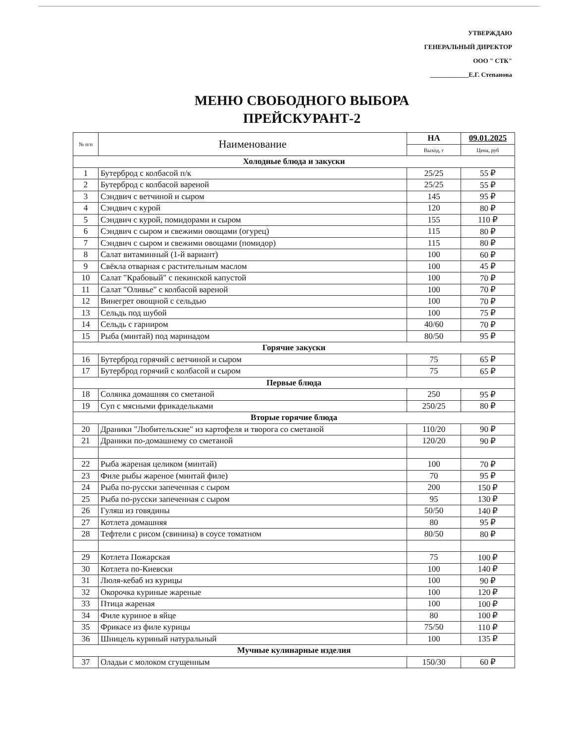УТВЕРЖДАЮ
ГЕНЕРАЛЬНЫЙ ДИРЕКТОР
ООО " СТК"
____________Е.Г. Степанова
МЕНЮ СВОБОДНОГО ВЫБОРА
ПРЕЙСКУРАНТ-2
| № п/п | Наименование | НА | 09.01.2025 |
| --- | --- | --- | --- |
| | | Выход, г | Цена, руб |
| Холодные блюда и закуски | | | |
| 1 | Бутерброд с колбасой п/к | 25/25 | 55 ₽ |
| 2 | Бутерброд с колбасой вареной | 25/25 | 55 ₽ |
| 3 | Сэндвич с ветчиной и сыром | 145 | 95 ₽ |
| 4 | Сэндвич с курой | 120 | 80 ₽ |
| 5 | Сэндвич с курой, помидорами и сыром | 155 | 110 ₽ |
| 6 | Сэндвич с сыром и свежими овощами (огурец) | 115 | 80 ₽ |
| 7 | Сэндвич с сыром и свежими овощами (помидор) | 115 | 80 ₽ |
| 8 | Салат витаминный (1-й вариант) | 100 | 60 ₽ |
| 9 | Свёкла отварная с растительным маслом | 100 | 45 ₽ |
| 10 | Салат "Крабовый" с пекинской капустой | 100 | 70 ₽ |
| 11 | Салат "Оливье" с колбасой вареной | 100 | 70 ₽ |
| 12 | Винегрет овощной с сельдью | 100 | 70 ₽ |
| 13 | Сельдь под шубой | 100 | 75 ₽ |
| 14 | Сельдь с гарниром | 40/60 | 70 ₽ |
| 15 | Рыба (минтай) под маринадом | 80/50 | 95 ₽ |
| Горячие закуски | | | |
| 16 | Бутерброд горячий с ветчиной и сыром | 75 | 65 ₽ |
| 17 | Бутерброд горячий с колбасой и сыром | 75 | 65 ₽ |
| Первые блюда | | | |
| 18 | Солянка домашняя со сметаной | 250 | 95 ₽ |
| 19 | Суп с мясными фрикадельками | 250/25 | 80 ₽ |
| Вторые горячие блюда | | | |
| 20 | Драники "Любительские" из картофеля и творога со сметаной | 110/20 | 90 ₽ |
| 21 | Драники по-домашнему со сметаной | 120/20 | 90 ₽ |
| 22 | Рыба жареная целиком (минтай) | 100 | 70 ₽ |
| 23 | Филе рыбы жареное (минтай филе) | 70 | 95 ₽ |
| 24 | Рыба по-русски запеченная с сыром | 200 | 150 ₽ |
| 25 | Рыба по-русски запеченная с сыром | 95 | 130 ₽ |
| 26 | Гуляш из говядины | 50/50 | 140 ₽ |
| 27 | Котлета домашняя | 80 | 95 ₽ |
| 28 | Тефтели с рисом (свинина) в соусе томатном | 80/50 | 80 ₽ |
| 29 | Котлета Пожарская | 75 | 100 ₽ |
| 30 | Котлета по-Киевски | 100 | 140 ₽ |
| 31 | Люля-кебаб из курицы | 100 | 90 ₽ |
| 32 | Окорочка куриные жареные | 100 | 120 ₽ |
| 33 | Птица жареная | 100 | 100 ₽ |
| 34 | Филе куриное в яйце | 80 | 100 ₽ |
| 35 | Фрикасе из филе курицы | 75/50 | 110 ₽ |
| 36 | Шницель куриный натуральный | 100 | 135 ₽ |
| Мучные кулинарные изделия | | | |
| 37 | Оладьи с молоком сгущенным | 150/30 | 60 ₽ |